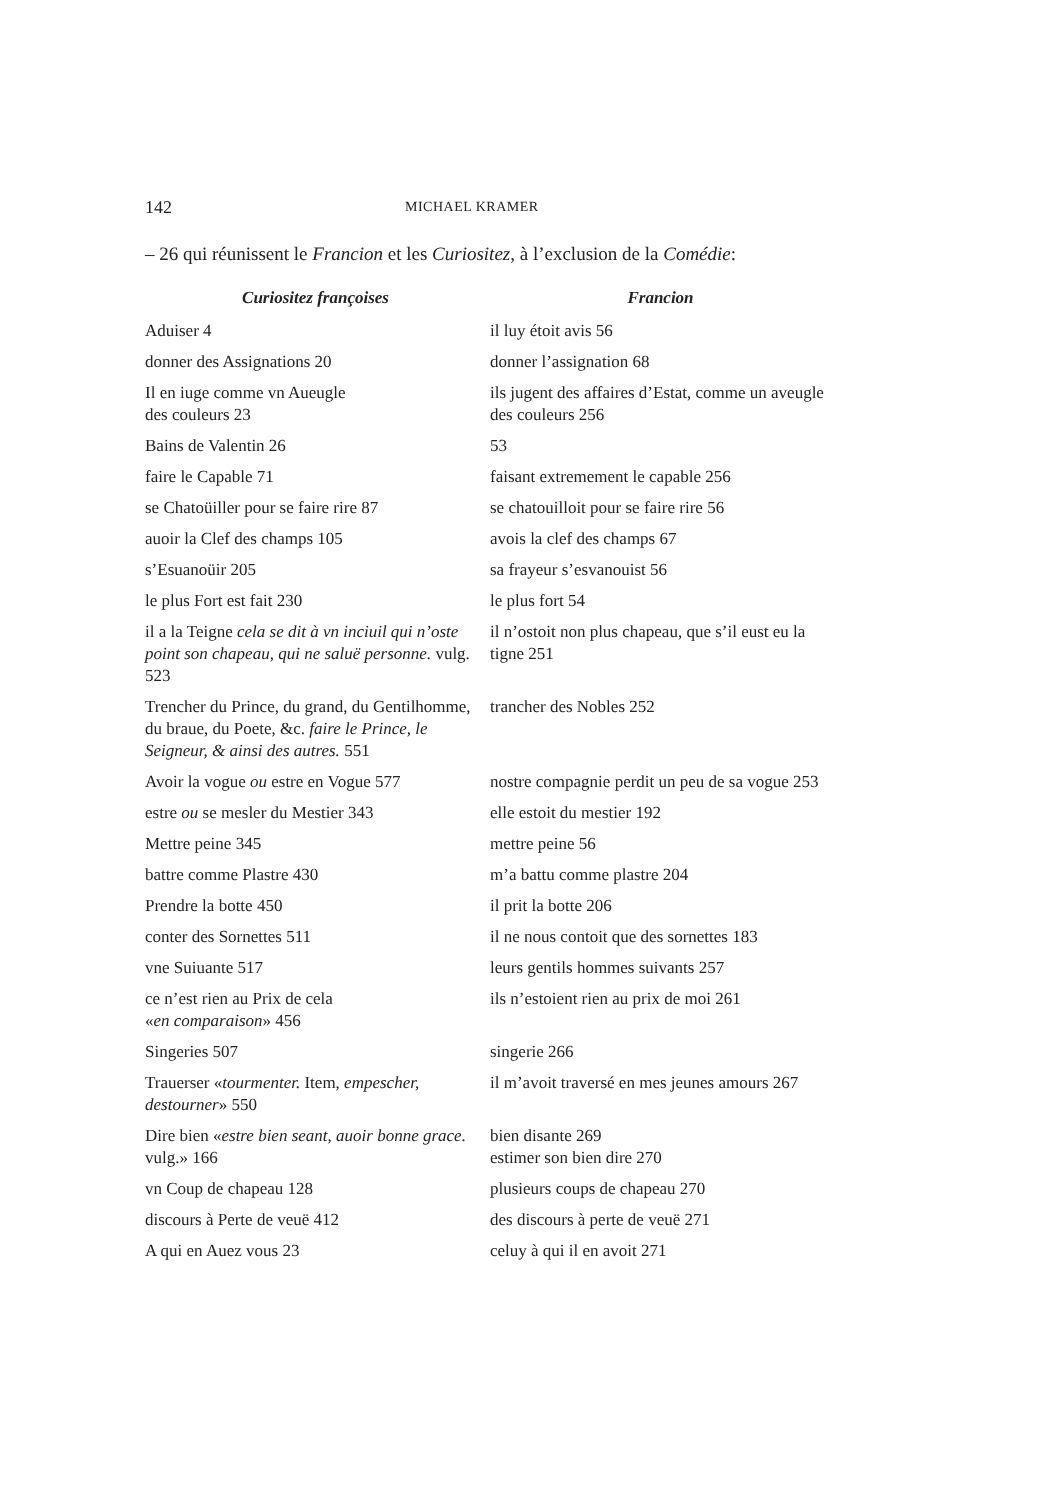142 MICHAEL KRAMER
– 26 qui réunissent le Francion et les Curiositez, à l’exclusion de la Comédie:
| Curiositez françoises | Francion |
| --- | --- |
| Aduiser 4 | il luy étoit avis 56 |
| donner des Assignations 20 | donner l’assignation 68 |
| Il en iuge comme vn Aueugle des couleurs 23 | ils jugent des affaires d’Estat, comme un aveugle des couleurs 256 |
| Bains de Valentin 26 | 53 |
| faire le Capable 71 | faisant extremement le capable 256 |
| se Chatoüiller pour se faire rire 87 | se chatouilloit pour se faire rire 56 |
| auoir la Clef des champs 105 | avois la clef des champs 67 |
| s’Esuanoüir 205 | sa frayeur s’esvanouist 56 |
| le plus Fort est fait 230 | le plus fort 54 |
| il a la Teigne cela se dit à vn inciuil qui n’oste point son chapeau, qui ne saluë personne. vulg. 523 | il n’ostoit non plus chapeau, que s’il eust eu la tigne 251 |
| Trencher du Prince, du grand, du Gentilhomme, du braue, du Poete, &c. faire le Prince, le Seigneur, & ainsi des autres. 551 | trancher des Nobles 252 |
| Avoir la vogue ou estre en Vogue 577 | nostre compagnie perdit un peu de sa vogue 253 |
| estre ou se mesler du Mestier 343 | elle estoit du mestier 192 |
| Mettre peine 345 | mettre peine 56 |
| battre comme Plastre 430 | m’a battu comme plastre 204 |
| Prendre la botte 450 | il prit la botte 206 |
| conter des Sornettes 511 | il ne nous contoit que des sornettes 183 |
| vne Suiuante 517 | leurs gentils hommes suivants 257 |
| ce n’est rien au Prix de cela « en comparaison » 456 | ils n’estoient rien au prix de moi 261 |
| Singeries 507 | singerie 266 |
| Trauerser « tourmenter. Item, empescher, destourner » 550 | il m’avoit traversé en mes jeunes amours 267 |
| Dire bien « estre bien seant, auoir bonne grace. vulg.» 166 | bien disante 269 estimer son bien dire 270 |
| vn Coup de chapeau 128 | plusieurs coups de chapeau 270 |
| discours à Perte de veuë 412 | des discours à perte de veuë 271 |
| A qui en Auez vous 23 | celuy à qui il en avoit 271 |